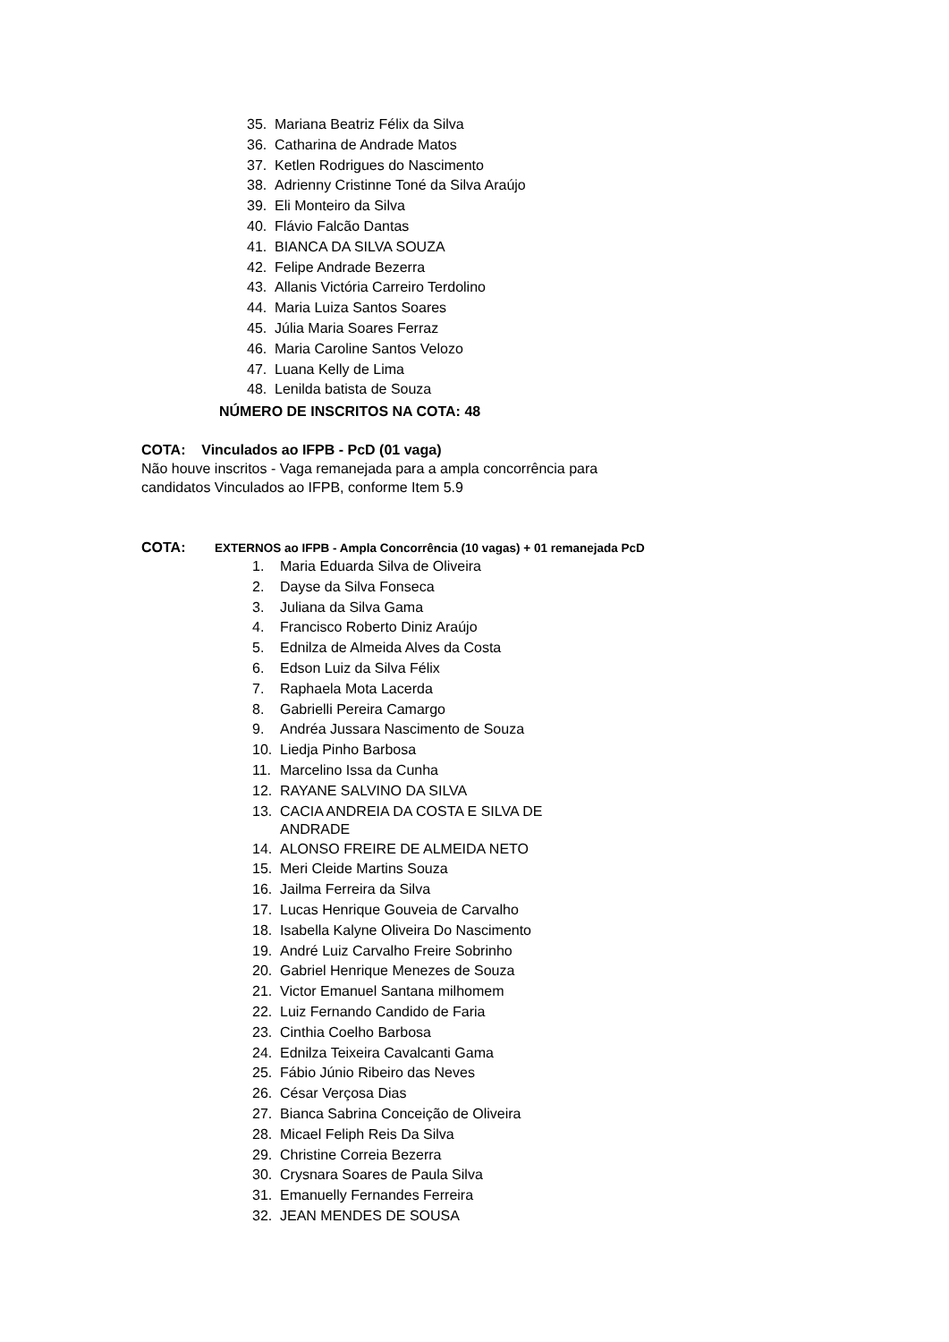35. Mariana Beatriz Félix da Silva
36. Catharina de Andrade Matos
37. Ketlen Rodrigues do Nascimento
38. Adrienny Cristinne Toné da Silva Araújo
39. Eli Monteiro da Silva
40. Flávio Falcão Dantas
41. BIANCA DA SILVA SOUZA
42. Felipe Andrade Bezerra
43. Allanis Victória Carreiro Terdolino
44. Maria Luiza Santos Soares
45. Júlia Maria Soares Ferraz
46. Maria Caroline Santos Velozo
47. Luana Kelly de Lima
48. Lenilda batista de Souza
NÚMERO DE INSCRITOS NA COTA: 48
COTA: Vinculados ao IFPB - PcD (01 vaga)
Não houve inscritos - Vaga remanejada para a ampla concorrência para
candidatos Vinculados ao IFPB, conforme Item 5.9
COTA: EXTERNOS ao IFPB - Ampla Concorrência (10 vagas) + 01 remanejada PcD
1. Maria Eduarda Silva de Oliveira
2. Dayse da Silva Fonseca
3. Juliana da Silva Gama
4. Francisco Roberto Diniz Araújo
5. Ednilza de Almeida Alves da Costa
6. Edson Luiz da Silva Félix
7. Raphaela Mota Lacerda
8. Gabrielli Pereira Camargo
9. Andréa Jussara Nascimento de Souza
10. Liedja Pinho Barbosa
11. Marcelino Issa da Cunha
12. RAYANE SALVINO DA SILVA
13. CACIA ANDREIA DA COSTA E SILVA DE
ANDRADE
14. ALONSO FREIRE DE ALMEIDA NETO
15. Meri Cleide Martins Souza
16. Jailma Ferreira da Silva
17. Lucas Henrique Gouveia de Carvalho
18. Isabella Kalyne Oliveira Do Nascimento
19. André Luiz Carvalho Freire Sobrinho
20. Gabriel Henrique Menezes de Souza
21. Victor Emanuel Santana milhomem
22. Luiz Fernando Candido de Faria
23. Cinthia Coelho Barbosa
24. Ednilza Teixeira Cavalcanti Gama
25. Fábio Júnio Ribeiro das Neves
26. César Verçosa Dias
27. Bianca Sabrina Conceição de Oliveira
28. Micael Feliph Reis Da Silva
29. Christine Correia Bezerra
30. Crysnara Soares de Paula Silva
31. Emanuelly Fernandes Ferreira
32. JEAN MENDES DE SOUSA